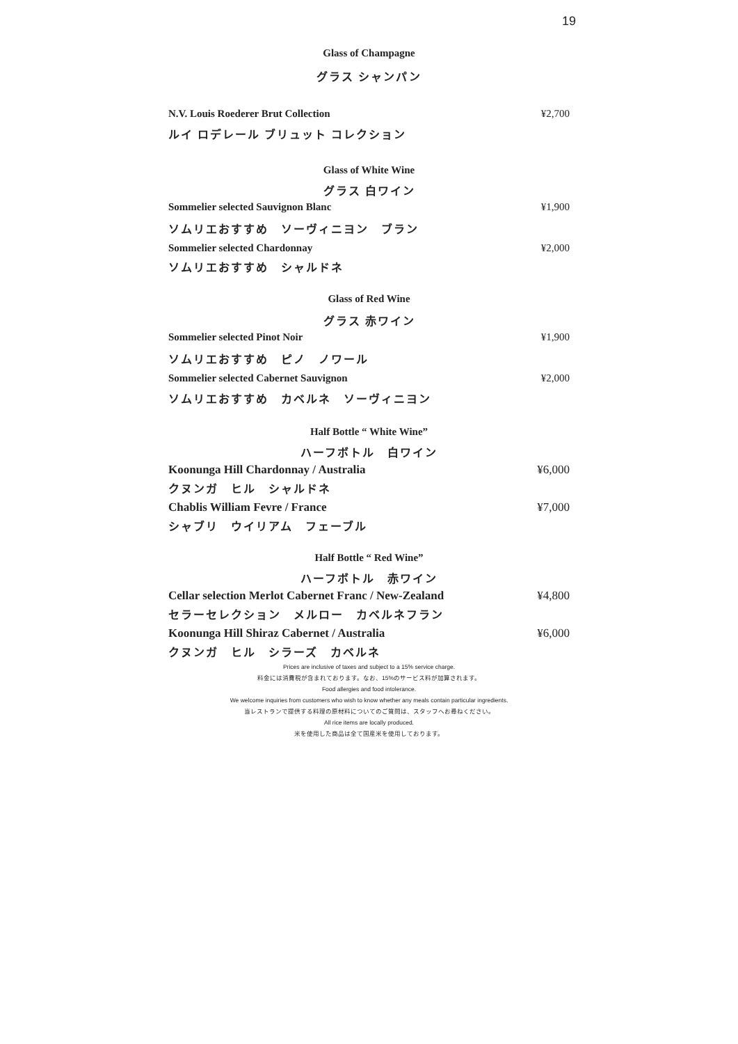19
Glass of Champagne
グラス シャンパン
N.V. Louis Roederer Brut Collection ¥2,700
ルイ ロデレール ブリュット コレクション
Glass of White Wine
グラス 白ワイン
Sommelier selected Sauvignon Blanc ¥1,900
ソムリエおすすめ　ソーヴィニヨン　ブラン
Sommelier selected Chardonnay ¥2,000
ソムリエおすすめ　シャルドネ
Glass of Red Wine
グラス 赤ワイン
Sommelier selected Pinot Noir ¥1,900
ソムリエおすすめ　ピノ　ノワール
Sommelier selected Cabernet Sauvignon ¥2,000
ソムリエおすすめ　カベルネ　ソーヴィニヨン
Half Bottle “ White Wine”
ハーフボトル　白ワイン
Koonunga Hill Chardonnay / Australia ¥6,000
クヌンガ　ヒル　シャルドネ
Chablis William Fevre / France ¥7,000
シャブリ　ウイリアム　フェーブル
Half Bottle “ Red Wine”
ハーフボトル　赤ワイン
Cellar selection Merlot Cabernet Franc / New-Zealand ¥4,800
セラーセレクション　メルロー　カベルネフラン
Koonunga Hill Shiraz Cabernet / Australia ¥6,000
クヌンガ　ヒル　シラーズ　カベルネ
Prices are inclusive of taxes and subject to a 15% service charge.
料金には消費税が含まれております。なお、15%のサービス料が加算されます。
Food allergies and food intolerance.
We welcome inquiries from customers who wish to know whether any meals contain particular ingredients.
当レストランで提供する料理の原材料についてのご質問は、スタッフへお尋ねください。
All rice items are locally produced.
米を使用した商品は全て国産米を使用しております。